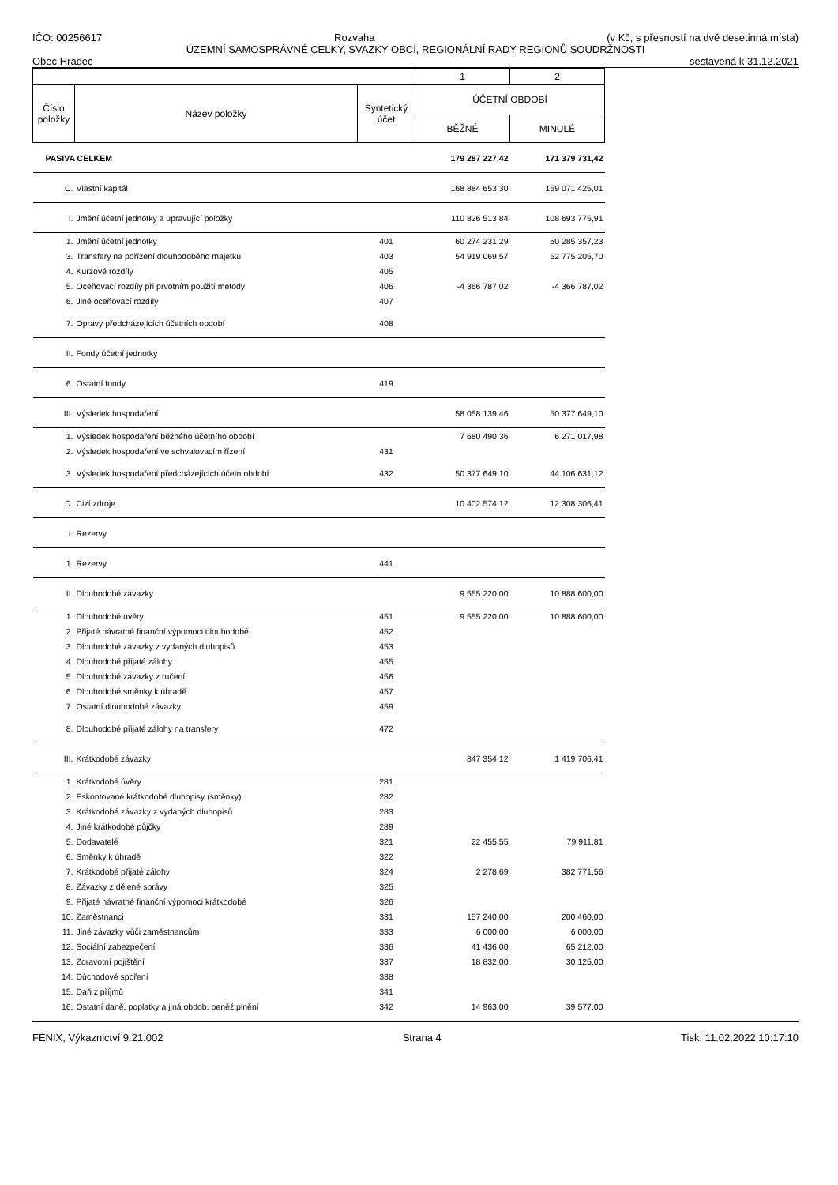IČO: 00256617 Rozvaha (v Kč, s přesností na dvě desetinná místa)
ÚZEMNÍ SAMOSPRÁVNÉ CELKY, SVAZKY OBCÍ, REGIONÁLNÍ RADY REGIONŮ SOUDRŽNOSTI
Obec Hradec sestavená k 31.12.2021
| | | | 1 | 2 |
| Číslo položky | Název položky | Syntetický účet | ÚČETNÍ OBDOBÍ | |
| | | | BĚŽNÉ | MINULÉ |
| PASIVA CELKEM | | | 179 287 227,42 | 171 379 731,42 |
| C. | Vlastní kapitál | | 168 884 653,30 | 159 071 425,01 |
| I. | Jmění účetní jednotky a upravující položky | | 110 826 513,84 | 108 693 775,91 |
| 1. | Jmění účetní jednotky | 401 | 60 274 231,29 | 60 285 357,23 |
| 3. | Transfery na pořízení dlouhodobého majetku | 403 | 54 919 069,57 | 52 775 205,70 |
| 4. | Kurzové rozdíly | 405 | | |
| 5. | Oceňovací rozdíly při prvotním použití metody | 406 | -4 366 787,02 | -4 366 787,02 |
| 6. | Jiné oceňovací rozdíly | 407 | | |
| 7. | Opravy předcházejících účetních období | 408 | | |
| II. | Fondy účetní jednotky | | | |
| 6. | Ostatní fondy | 419 | | |
| III. | Výsledek hospodaření | | 58 058 139,46 | 50 377 649,10 |
| 1. | Výsledek hospodaření běžného účetního období | | 7 680 490,36 | 6 271 017,98 |
| 2. | Výsledek hospodaření ve schvalovacím řízení | 431 | | |
| 3. | Výsledek hospodaření předcházejících účetn.období | 432 | 50 377 649,10 | 44 106 631,12 |
| D. | Cizí zdroje | | 10 402 574,12 | 12 308 306,41 |
| I. | Rezervy | | | |
| 1. | Rezervy | 441 | | |
| II. | Dlouhodobé závazky | | 9 555 220,00 | 10 888 600,00 |
| 1. | Dlouhodobé úvěry | 451 | 9 555 220,00 | 10 888 600,00 |
| 2. | Přijaté návratné finanční výpomoci dlouhodobé | 452 | | |
| 3. | Dlouhodobé závazky z vydaných dluhopisů | 453 | | |
| 4. | Dlouhodobé přijaté zálohy | 455 | | |
| 5. | Dlouhodobé závazky z ručení | 456 | | |
| 6. | Dlouhodobé směnky k úhradě | 457 | | |
| 7. | Ostatní dlouhodobé závazky | 459 | | |
| 8. | Dlouhodobé přijaté zálohy na transfery | 472 | | |
| III. | Krátkodobé závazky | | 847 354,12 | 1 419 706,41 |
| 1. | Krátkodobé úvěry | 281 | | |
| 2. | Eskontované krátkodobé dluhopisy (směnky) | 282 | | |
| 3. | Krátkodobé závazky z vydaných dluhopisů | 283 | | |
| 4. | Jiné krátkodobé půjčky | 289 | | |
| 5. | Dodavatelé | 321 | 22 455,55 | 79 911,81 |
| 6. | Směnky k úhradě | 322 | | |
| 7. | Krátkodobé přijaté zálohy | 324 | 2 278,69 | 382 771,56 |
| 8. | Závazky z dělené správy | 325 | | |
| 9. | Přijaté návratné finanční výpomoci krátkodobé | 326 | | |
| 10. | Zaměstnanci | 331 | 157 240,00 | 200 460,00 |
| 11. | Jiné závazky vůči zaměstnancům | 333 | 6 000,00 | 6 000,00 |
| 12. | Sociální zabezpečení | 336 | 41 436,00 | 65 212,00 |
| 13. | Zdravotní pojištění | 337 | 18 832,00 | 30 125,00 |
| 14. | Důchodové spoření | 338 | | |
| 15. | Daň z příjmů | 341 | | |
| 16. | Ostatní daně, poplatky a jiná obdob. peněž.plnění | 342 | 14 963,00 | 39 577,00 |
FENIX, Výkaznictví 9.21.002 Strana 4 Tisk: 11.02.2022 10:17:10